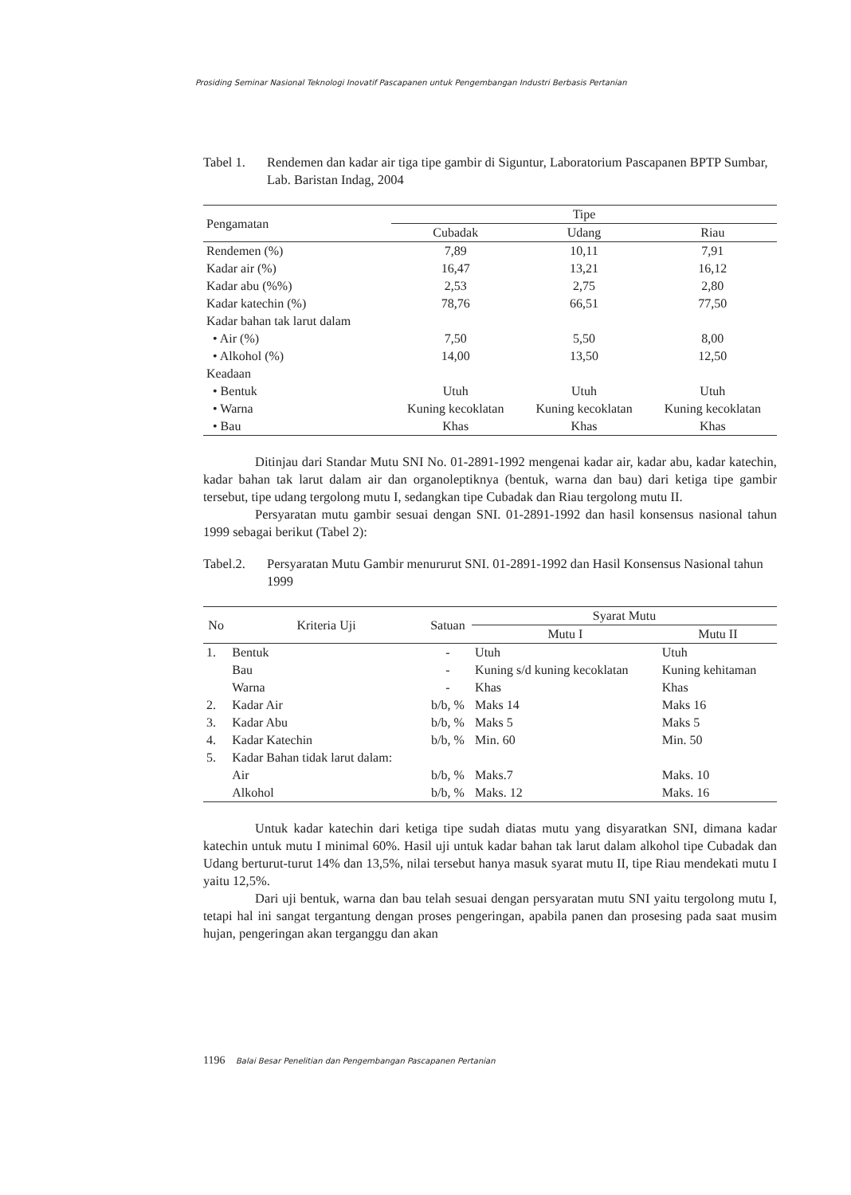Prosiding Seminar Nasional Teknologi Inovatif Pascapanen untuk Pengembangan Industri Berbasis Pertanian
Tabel 1. Rendemen dan kadar air tiga tipe gambir di Siguntur, Laboratorium Pascapanen BPTP Sumbar, Lab. Baristan Indag, 2004
| Pengamatan | Tipe | | |
| --- | --- | --- | --- |
| | Cubadak | Udang | Riau |
| Rendemen (%) | 7,89 | 10,11 | 7,91 |
| Kadar air (%) | 16,47 | 13,21 | 16,12 |
| Kadar abu (%%) | 2,53 | 2,75 | 2,80 |
| Kadar katechin (%) | 78,76 | 66,51 | 77,50 |
| Kadar bahan tak larut dalam | | | |
| • Air (%) | 7,50 | 5,50 | 8,00 |
| • Alkohol (%) | 14,00 | 13,50 | 12,50 |
| Keadaan | | | |
| • Bentuk | Utuh | Utuh | Utuh |
| • Warna | Kuning kecoklatan | Kuning kecoklatan | Kuning kecoklatan |
| • Bau | Khas | Khas | Khas |
Ditinjau dari Standar Mutu SNI No. 01-2891-1992 mengenai kadar air, kadar abu, kadar katechin, kadar bahan tak larut dalam air dan organoleptiknya (bentuk, warna dan bau) dari ketiga tipe gambir tersebut, tipe udang tergolong mutu I, sedangkan tipe Cubadak dan Riau tergolong mutu II.
Persyaratan mutu gambir sesuai dengan SNI. 01-2891-1992 dan hasil konsensus nasional tahun 1999 sebagai berikut (Tabel 2):
Tabel.2. Persyaratan Mutu Gambir menururut SNI. 01-2891-1992 dan Hasil Konsensus Nasional tahun 1999
| No | Kriteria Uji | Satuan | Syarat Mutu | |
| --- | --- | --- | --- | --- |
| | | | Mutu I | Mutu II |
| 1. | Bentuk | - | Utuh | Utuh |
| | Bau | - | Kuning s/d kuning kecoklatan | Kuning kehitaman |
| | Warna | - | Khas | Khas |
| 2. | Kadar Air | b/b, % | Maks 14 | Maks 16 |
| 3. | Kadar Abu | b/b, % | Maks 5 | Maks 5 |
| 4. | Kadar Katechin | b/b, % | Min. 60 | Min. 50 |
| 5. | Kadar Bahan tidak larut dalam: | | | |
| | Air | b/b, % | Maks.7 | Maks. 10 |
| | Alkohol | b/b, % | Maks. 12 | Maks. 16 |
Untuk kadar katechin dari ketiga tipe sudah diatas mutu yang disyaratkan SNI, dimana kadar katechin untuk mutu I minimal 60%. Hasil uji untuk kadar bahan tak larut dalam alkohol tipe Cubadak dan Udang berturut-turut 14% dan 13,5%, nilai tersebut hanya masuk syarat mutu II, tipe Riau mendekati mutu I yaitu 12,5%.
Dari uji bentuk, warna dan bau telah sesuai dengan persyaratan mutu SNI yaitu tergolong mutu I, tetapi hal ini sangat tergantung dengan proses pengeringan, apabila panen dan prosesing pada saat musim hujan, pengeringan akan terganggu dan akan
1196 Balai Besar Penelitian dan Pengembangan Pascapanen Pertanian